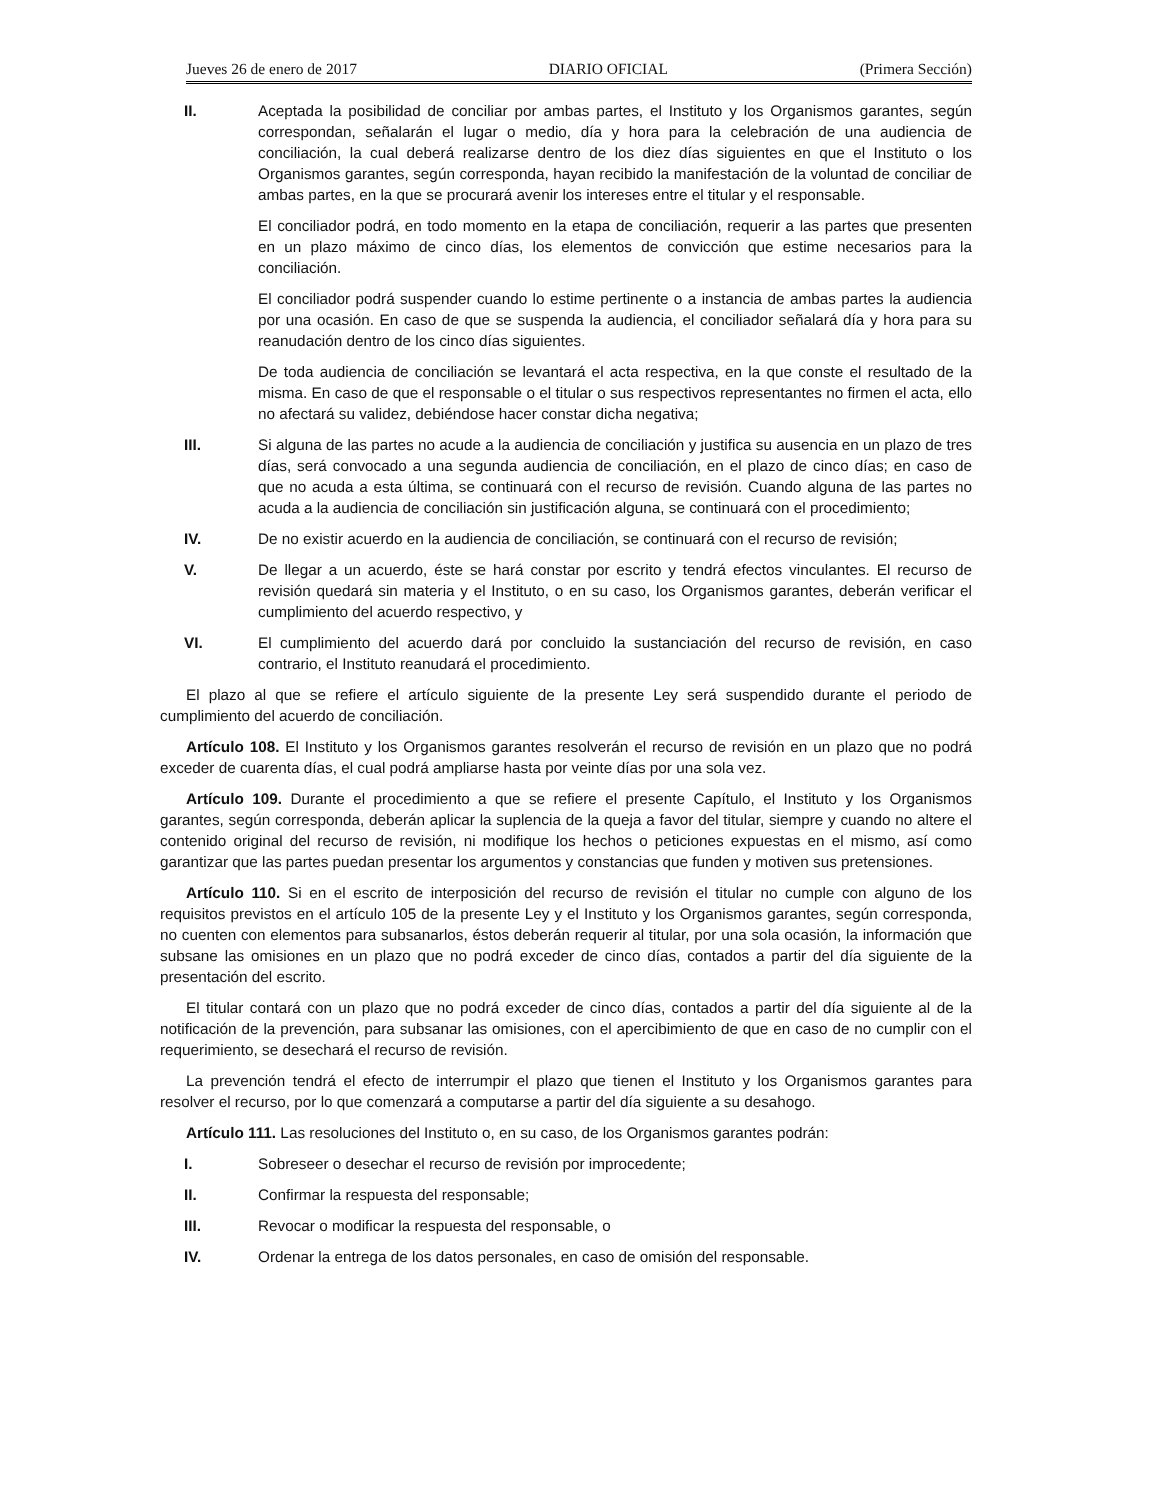Jueves 26 de enero de 2017 DIARIO OFICIAL (Primera Sección)
II. Aceptada la posibilidad de conciliar por ambas partes, el Instituto y los Organismos garantes, según correspondan, señalarán el lugar o medio, día y hora para la celebración de una audiencia de conciliación, la cual deberá realizarse dentro de los diez días siguientes en que el Instituto o los Organismos garantes, según corresponda, hayan recibido la manifestación de la voluntad de conciliar de ambas partes, en la que se procurará avenir los intereses entre el titular y el responsable.
El conciliador podrá, en todo momento en la etapa de conciliación, requerir a las partes que presenten en un plazo máximo de cinco días, los elementos de convicción que estime necesarios para la conciliación.
El conciliador podrá suspender cuando lo estime pertinente o a instancia de ambas partes la audiencia por una ocasión. En caso de que se suspenda la audiencia, el conciliador señalará día y hora para su reanudación dentro de los cinco días siguientes.
De toda audiencia de conciliación se levantará el acta respectiva, en la que conste el resultado de la misma. En caso de que el responsable o el titular o sus respectivos representantes no firmen el acta, ello no afectará su validez, debiéndose hacer constar dicha negativa;
III. Si alguna de las partes no acude a la audiencia de conciliación y justifica su ausencia en un plazo de tres días, será convocado a una segunda audiencia de conciliación, en el plazo de cinco días; en caso de que no acuda a esta última, se continuará con el recurso de revisión. Cuando alguna de las partes no acuda a la audiencia de conciliación sin justificación alguna, se continuará con el procedimiento;
IV. De no existir acuerdo en la audiencia de conciliación, se continuará con el recurso de revisión;
V. De llegar a un acuerdo, éste se hará constar por escrito y tendrá efectos vinculantes. El recurso de revisión quedará sin materia y el Instituto, o en su caso, los Organismos garantes, deberán verificar el cumplimiento del acuerdo respectivo, y
VI. El cumplimiento del acuerdo dará por concluido la sustanciación del recurso de revisión, en caso contrario, el Instituto reanudará el procedimiento.
El plazo al que se refiere el artículo siguiente de la presente Ley será suspendido durante el periodo de cumplimiento del acuerdo de conciliación.
Artículo 108. El Instituto y los Organismos garantes resolverán el recurso de revisión en un plazo que no podrá exceder de cuarenta días, el cual podrá ampliarse hasta por veinte días por una sola vez.
Artículo 109. Durante el procedimiento a que se refiere el presente Capítulo, el Instituto y los Organismos garantes, según corresponda, deberán aplicar la suplencia de la queja a favor del titular, siempre y cuando no altere el contenido original del recurso de revisión, ni modifique los hechos o peticiones expuestas en el mismo, así como garantizar que las partes puedan presentar los argumentos y constancias que funden y motiven sus pretensiones.
Artículo 110. Si en el escrito de interposición del recurso de revisión el titular no cumple con alguno de los requisitos previstos en el artículo 105 de la presente Ley y el Instituto y los Organismos garantes, según corresponda, no cuenten con elementos para subsanarlos, éstos deberán requerir al titular, por una sola ocasión, la información que subsane las omisiones en un plazo que no podrá exceder de cinco días, contados a partir del día siguiente de la presentación del escrito.
El titular contará con un plazo que no podrá exceder de cinco días, contados a partir del día siguiente al de la notificación de la prevención, para subsanar las omisiones, con el apercibimiento de que en caso de no cumplir con el requerimiento, se desechará el recurso de revisión.
La prevención tendrá el efecto de interrumpir el plazo que tienen el Instituto y los Organismos garantes para resolver el recurso, por lo que comenzará a computarse a partir del día siguiente a su desahogo.
Artículo 111. Las resoluciones del Instituto o, en su caso, de los Organismos garantes podrán:
I. Sobreseer o desechar el recurso de revisión por improcedente;
II. Confirmar la respuesta del responsable;
III. Revocar o modificar la respuesta del responsable, o
IV. Ordenar la entrega de los datos personales, en caso de omisión del responsable.